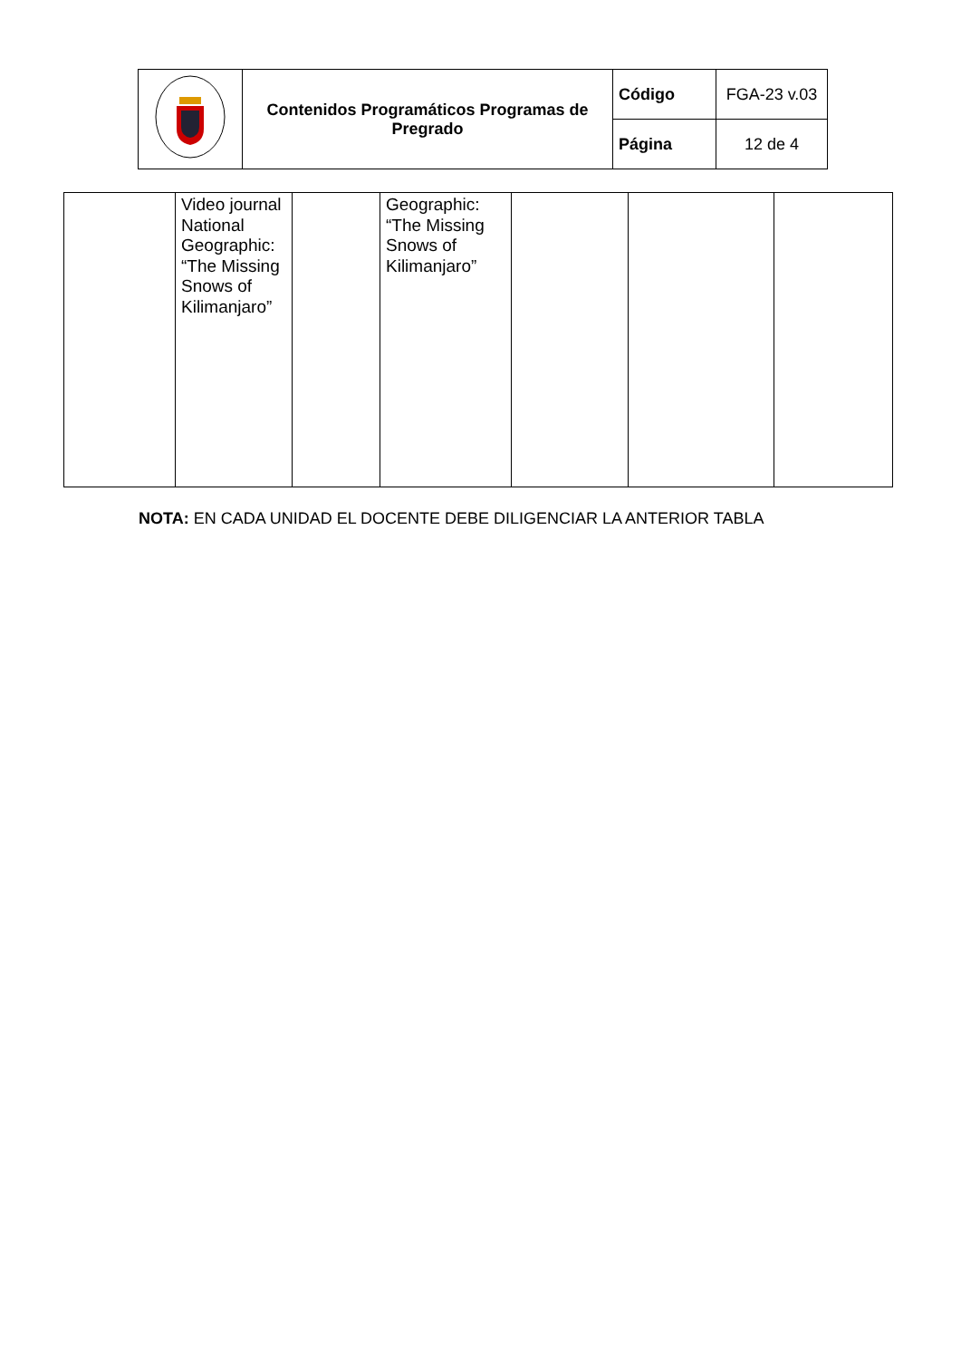| | Contenidos Programáticos Programas de Pregrado | Código | FGA-23 v.03 |
| | | Página | 12 de 4 |
| | Video journal National Geographic: “The Missing Snows of Kilimanjaro” | | Geographic: “The Missing Snows of Kilimanjaro” | | | |
NOTA: EN CADA UNIDAD EL DOCENTE DEBE DILIGENCIAR LA ANTERIOR TABLA